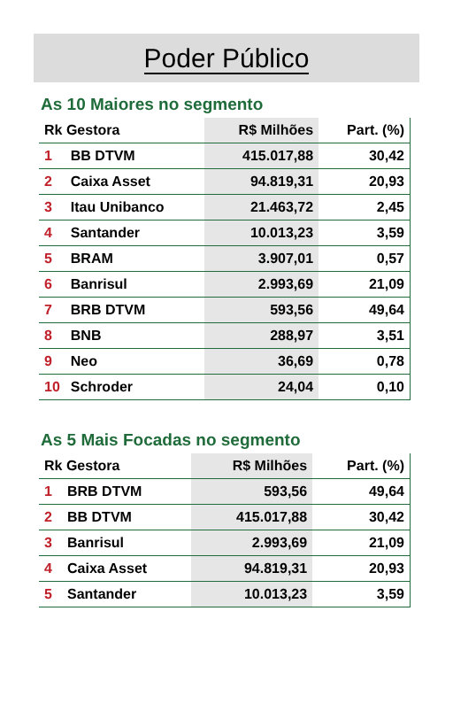Poder Público
As 10 Maiores no segmento
| Rk Gestora | | R$ Milhões | Part. (%) |
| --- | --- | --- | --- |
| 1 | BB DTVM | 415.017,88 | 30,42 |
| 2 | Caixa Asset | 94.819,31 | 20,93 |
| 3 | Itau Unibanco | 21.463,72 | 2,45 |
| 4 | Santander | 10.013,23 | 3,59 |
| 5 | BRAM | 3.907,01 | 0,57 |
| 6 | Banrisul | 2.993,69 | 21,09 |
| 7 | BRB DTVM | 593,56 | 49,64 |
| 8 | BNB | 288,97 | 3,51 |
| 9 | Neo | 36,69 | 0,78 |
| 10 | Schroder | 24,04 | 0,10 |
As 5 Mais Focadas no segmento
| Rk Gestora | | R$ Milhões | Part. (%) |
| --- | --- | --- | --- |
| 1 | BRB DTVM | 593,56 | 49,64 |
| 2 | BB DTVM | 415.017,88 | 30,42 |
| 3 | Banrisul | 2.993,69 | 21,09 |
| 4 | Caixa Asset | 94.819,31 | 20,93 |
| 5 | Santander | 10.013,23 | 3,59 |